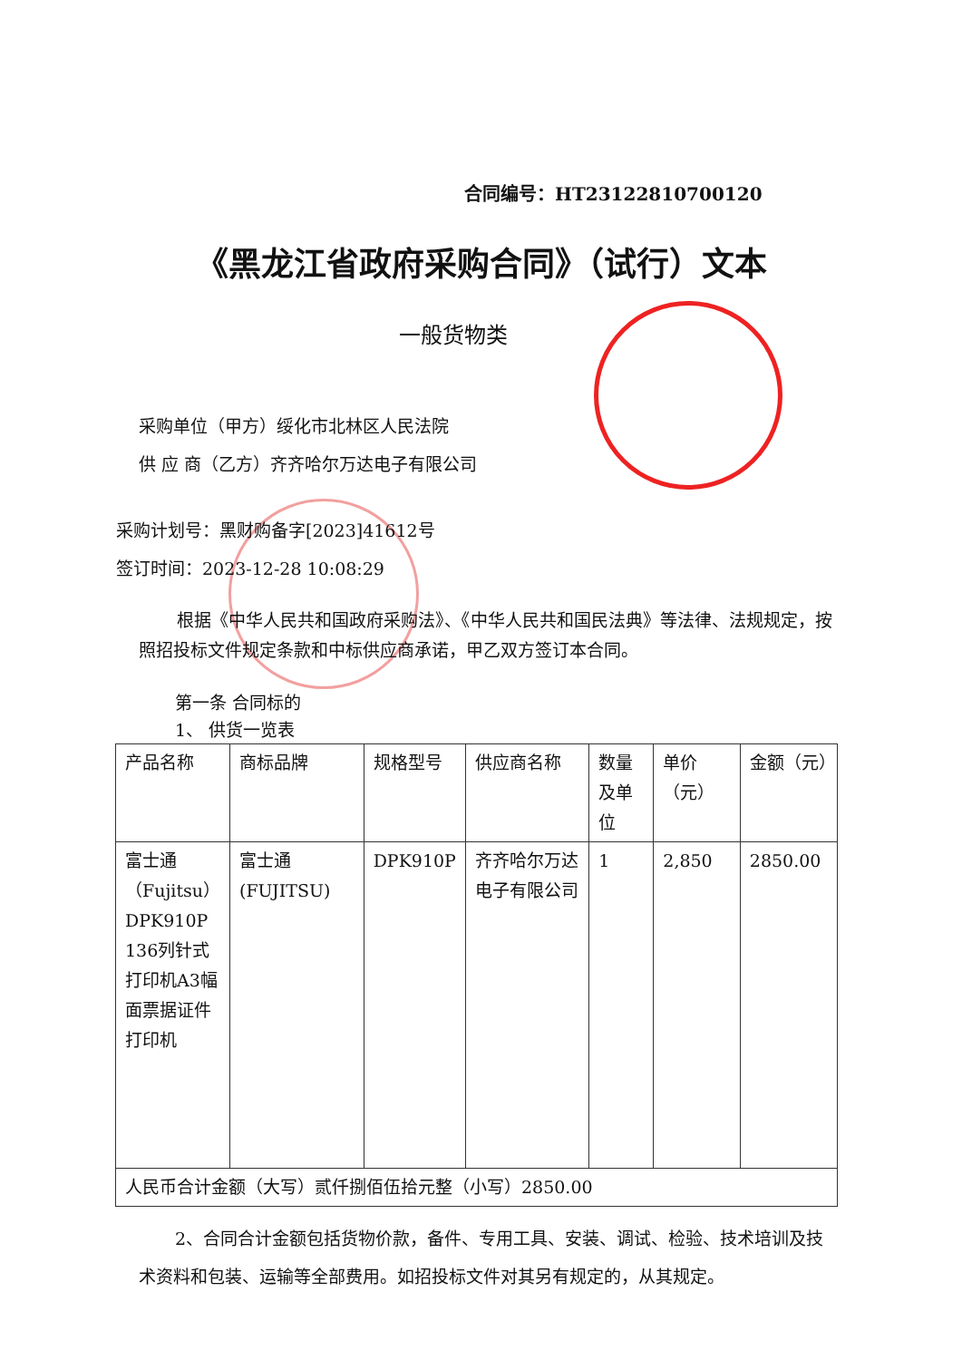合同编号：HT23122810700120
《黑龙江省政府采购合同》（试行）文本
一般货物类
采购单位（甲方）绥化市北林区人民法院
供 应 商（乙方）齐齐哈尔万达电子有限公司
采购计划号：黑财购备字[2023]41612号
签订时间：2023-12-28 10:08:29
根据《中华人民共和国政府采购法》、《中华人民共和国民法典》等法律、法规规定，按照招投标文件规定条款和中标供应商承诺，甲乙双方签订本合同。
第一条 合同标的
1、 供货一览表
| 产品名称 | 商标品牌 | 规格型号 | 供应商名称 | 数量及单位 | 单价（元） | 金额（元） |
| --- | --- | --- | --- | --- | --- | --- |
| 富士通（Fujitsu）DPK910P 136列针式打印机A3幅面票据证件打印机 | 富士通(FUJITSU) | DPK910P | 齐齐哈尔万达电子有限公司 | 1 | 2,850 | 2850.00 |
| 人民币合计金额（大写）贰仟捌佰伍拾元整（小写）2850.00 | | | | | | |
2、合同合计金额包括货物价款，备件、专用工具、安装、调试、检验、技术培训及技术资料和包装、运输等全部费用。如招投标文件对其另有规定的，从其规定。